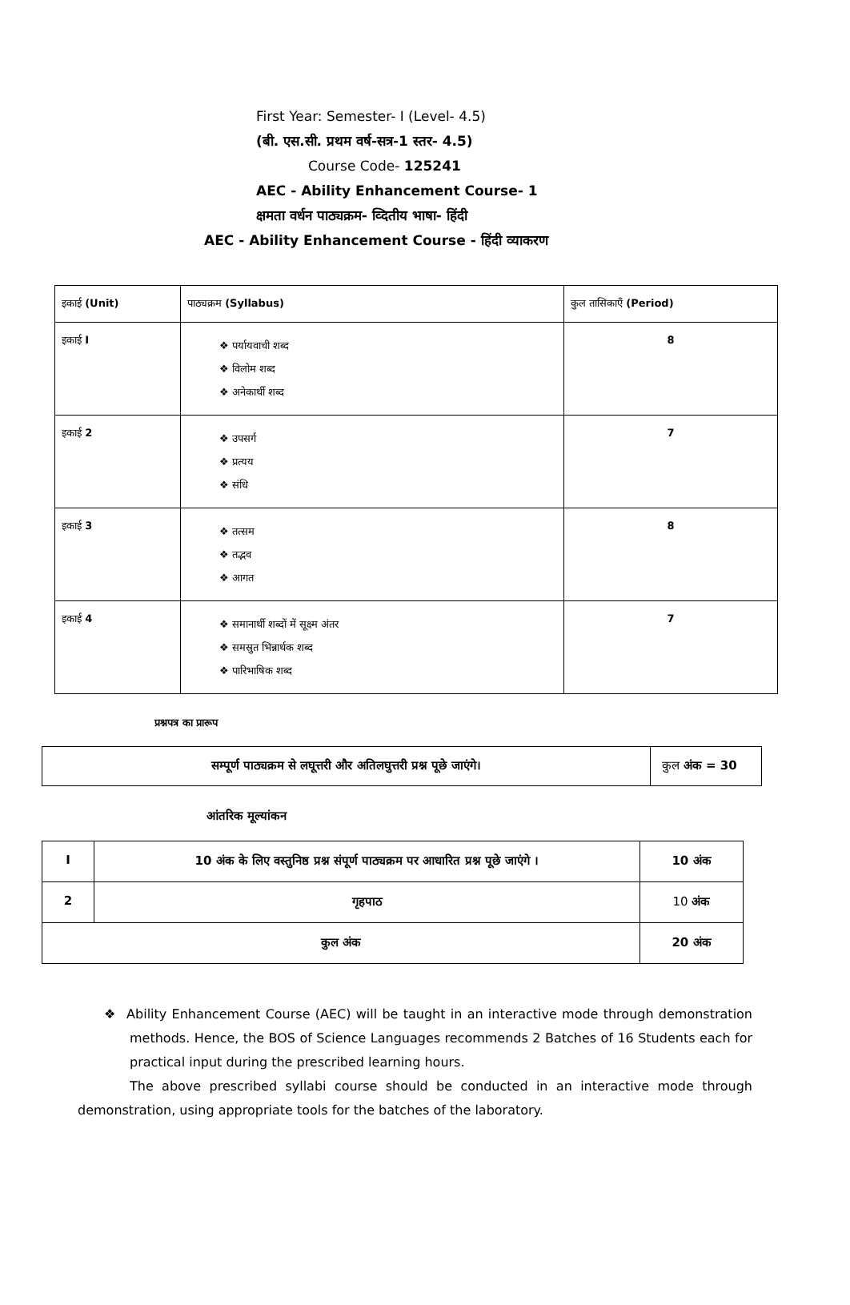First Year: Semester- I (Level- 4.5)
(बी. एस.सी. प्रथम वर्ष-सत्र-1 स्तर- 4.5)
Course Code- 125241
AEC - Ability Enhancement Course- 1
क्षमता वर्धन पाठ्यक्रम- व्दितीय भाषा- हिंदी
AEC - Ability Enhancement Course - हिंदी व्याकरण
| इकाई (Unit) | पाठ्यक्रम (Syllabus) | कुल तासिकाएँ (Period) |
| --- | --- | --- |
| इकाई I | ❖ पर्यायवाची शब्द ❖ विलोम शब्द ❖ अनेकार्थी शब्द | 8 |
| इकाई 2 | ❖ उपसर्ग ❖ प्रत्यय ❖ संधि | 7 |
| इकाई 3 | ❖ तत्सम ❖ तद्भव ❖ आगत | 8 |
| इकाई 4 | ❖ समानार्थी शब्दों में सूक्ष्म अंतर ❖ समस्रुत भिन्नार्थक शब्द ❖ पारिभाषिक शब्द | 7 |
प्रश्नपत्र का प्रारूप
| सम्पूर्ण पाठ्यक्रम से लघूत्तरी और अतिलघुत्तरी प्रश्न पूछे जाएंगे। | कुल अंक = 30 |
आंतरिक मूल्यांकन
| I | 10 अंक के लिए वस्तुनिष्ठ प्रश्न संपूर्ण पाठ्यक्रम पर आधारित प्रश्न पूछे जाएंगे । | 10 अंक |
| 2 | गृहपाठ | 10 अंक |
| कुल अंक | | 20 अंक |
❖ Ability Enhancement Course (AEC) will be taught in an interactive mode through demonstration methods. Hence, the BOS of Science Languages recommends 2 Batches of 16 Students each for practical input during the prescribed learning hours.
The above prescribed syllabi course should be conducted in an interactive mode through demonstration, using appropriate tools for the batches of the laboratory.